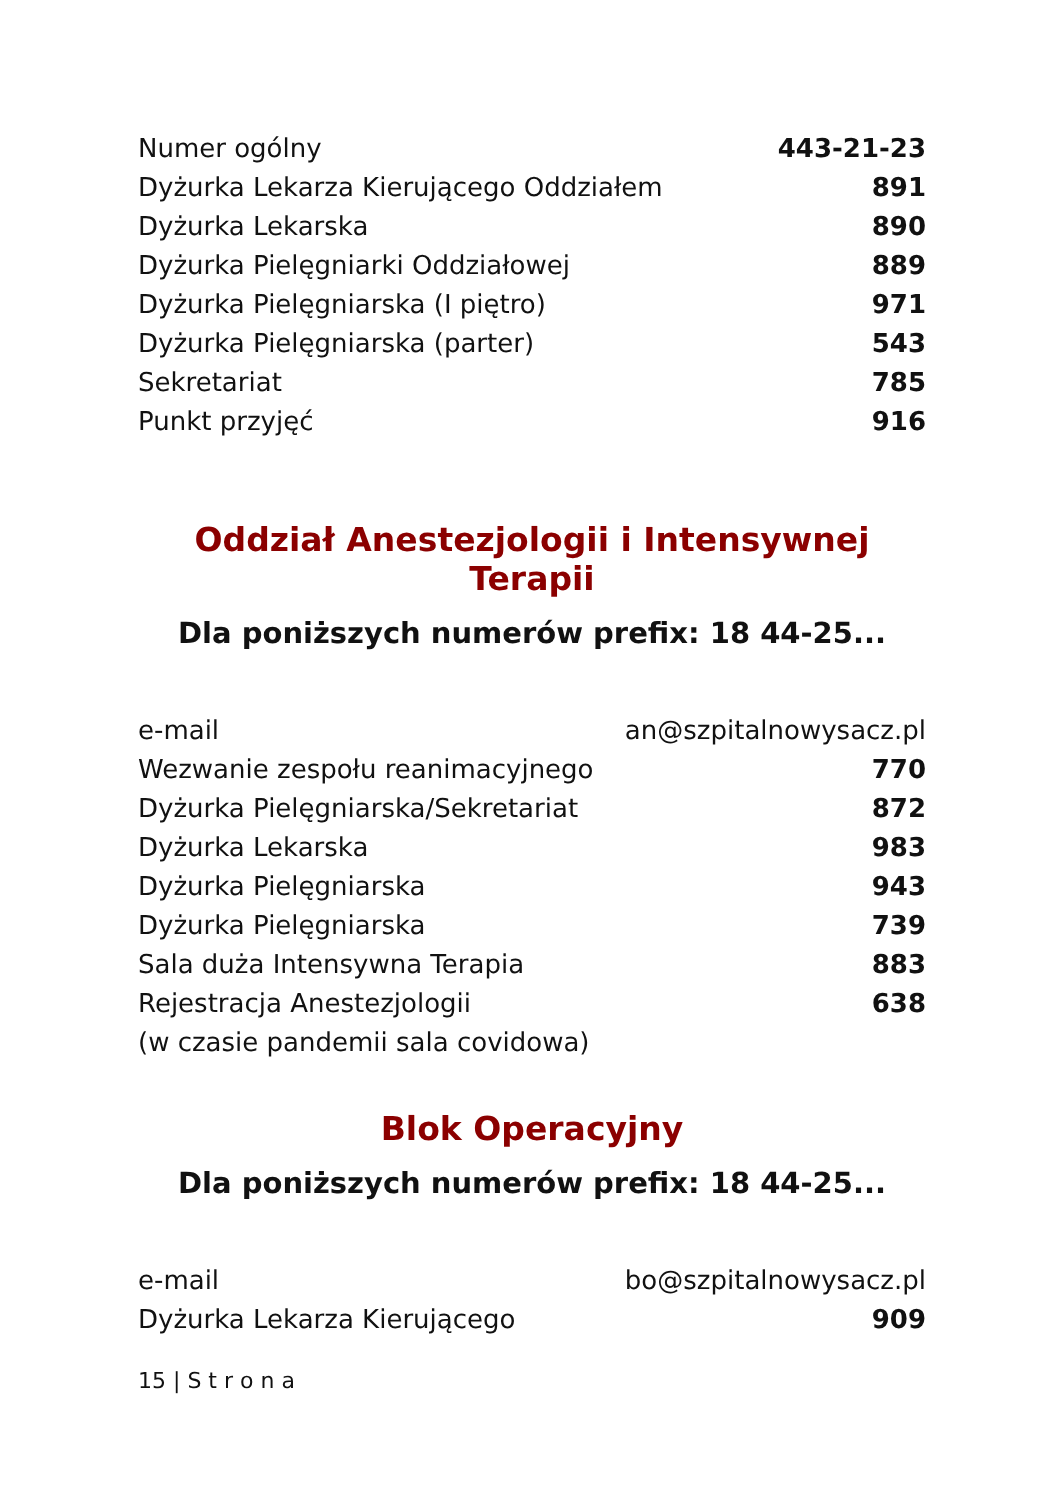| Numer ogólny | 443-21-23 |
| Dyżurka Lekarza Kierującego Oddziałem | 891 |
| Dyżurka Lekarska | 890 |
| Dyżurka Pielęgniarki Oddziałowej | 889 |
| Dyżurka Pielęgniarska (I piętro) | 971 |
| Dyżurka Pielęgniarska (parter) | 543 |
| Sekretariat | 785 |
| Punkt przyjęć | 916 |
Oddział Anestezjologii i Intensywnej Terapii
Dla poniższych numerów prefix: 18 44-25...
| e-mail | an@szpitalnowysacz.pl |
| Wezwanie zespołu reanimacyjnego | 770 |
| Dyżurka Pielęgniarska/Sekretariat | 872 |
| Dyżurka Lekarska | 983 |
| Dyżurka Pielęgniarska | 943 |
| Dyżurka Pielęgniarska | 739 |
| Sala duża Intensywna Terapia | 883 |
| Rejestracja Anestezjologii | 638 |
| (w czasie pandemii sala covidowa) | |
Blok Operacyjny
Dla poniższych numerów prefix: 18 44-25...
| e-mail | bo@szpitalnowysacz.pl |
| Dyżurka Lekarza Kierującego | 909 |
15 | S t r o n a